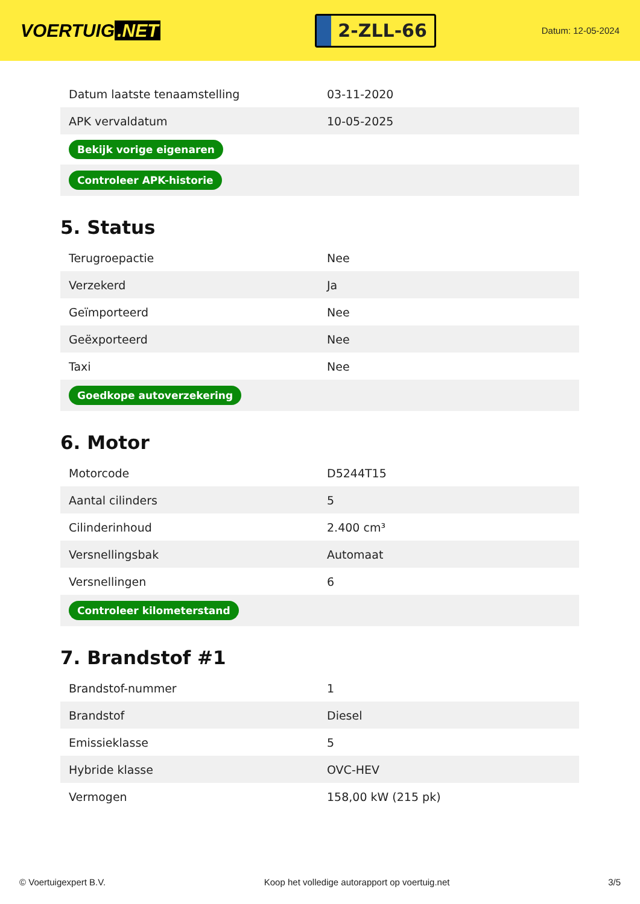VOERTUIG.NET
2-ZLL-66
Datum: 12-05-2024
| Datum laatste tenaamstelling | 03-11-2020 |
| APK vervaldatum | 10-05-2025 |
| Bekijk vorige eigenaren | |
| Controleer APK-historie | |
5. Status
| Terugroepactie | Nee |
| Verzekerd | Ja |
| Geïmporteerd | Nee |
| Geëxporteerd | Nee |
| Taxi | Nee |
| Goedkope autoverzekering | |
6. Motor
| Motorcode | D5244T15 |
| Aantal cilinders | 5 |
| Cilinderinhoud | 2.400 cm³ |
| Versnellingsbak | Automaat |
| Versnellingen | 6 |
| Controleer kilometerstand | |
7. Brandstof #1
| Brandstof-nummer | 1 |
| Brandstof | Diesel |
| Emissieklasse | 5 |
| Hybride klasse | OVC-HEV |
| Vermogen | 158,00 kW (215 pk) |
© Voertuigexpert B.V. Koop het volledige autorapport op voertuig.net 3/5